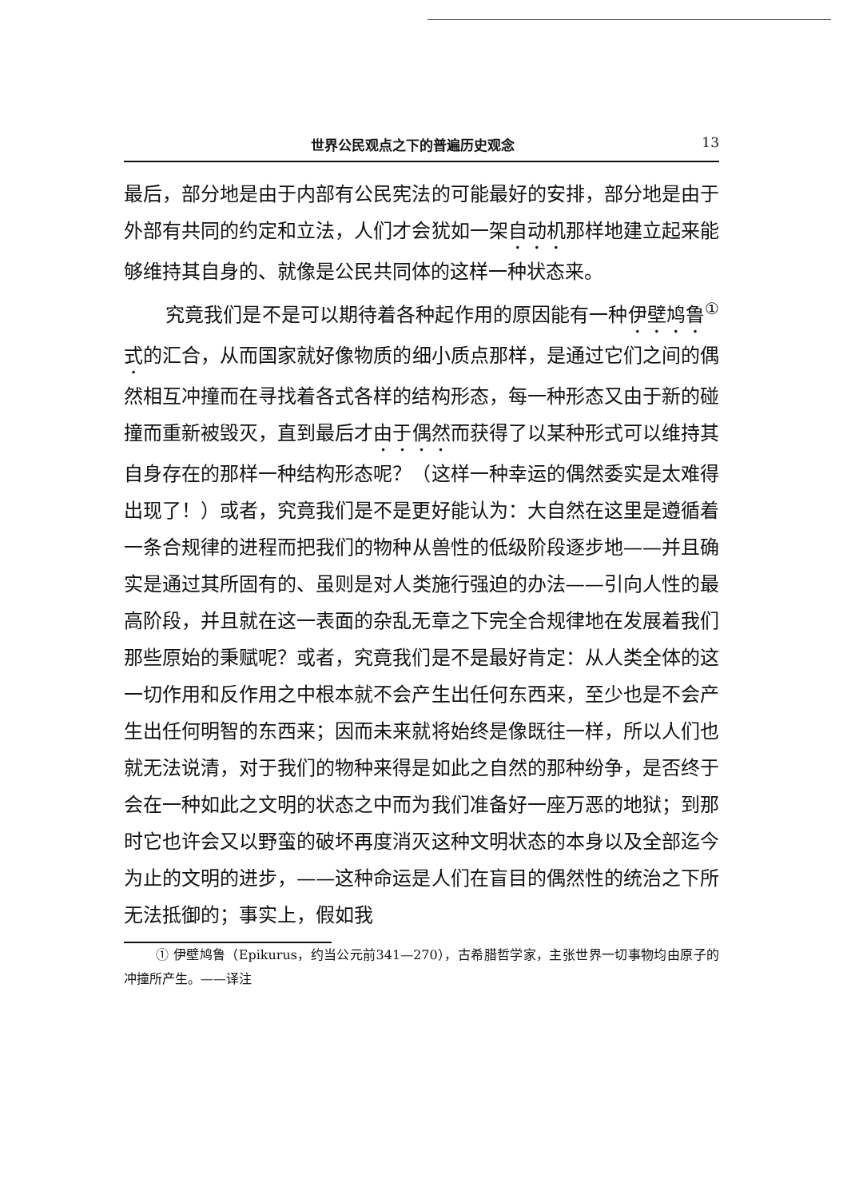世界公民观点之下的普遍历史观念 13
最后，部分地是由于内部有公民宪法的可能最好的安排，部分地是由于外部有共同的约定和立法，人们才会犹如一架自动机那样地建立起来能够维持其自身的、就像是公民共同体的这样一种状态来。
究竟我们是不是可以期待着各种起作用的原因能有一种伊壁鸠鲁<sup>①</sup>式的汇合，从而国家就好像物质的细小质点那样，是通过它们之间的偶然相互冲撞而在寻找着各式各样的结构形态，每一种形态又由于新的碰撞而重新被毁灭，直到最后才由于偶然而获得了以某种形式可以维持其自身存在的那样一种结构形态呢？（这样一种幸运的偶然委实是太难得出现了！）或者，究竟我们是不是更好能认为：大自然在这里是遵循着一条合规律的进程而把我们的物种从兽性的低级阶段逐步地——并且确实是通过其所固有的、虽则是对人类施行强迫的办法——引向人性的最高阶段，并且就在这一表面的杂乱无章之下完全合规律地在发展着我们那些原始的秉赋呢？或者，究竟我们是不是最好肯定：从人类全体的这一切作用和反作用之中根本就不会产生出任何东西来，至少也是不会产生出任何明智的东西来；因而未来就将始终是像既往一样，所以人们也就无法说清，对于我们的物种来得是如此之自然的那种纷争，是否终于会在一种如此之文明的状态之中而为我们准备好一座万恶的地狱；到那时它也许会又以野蛮的破坏再度消灭这种文明状态的本身以及全部迄今为止的文明的进步，——这种命运是人们在盲目的偶然性的统治之下所无法抵御的；事实上，假如我
① 伊壁鸠鲁（Epikurus，约当公元前341—270），古希腊哲学家，主张世界一切事物均由原子的冲撞所产生。——译注